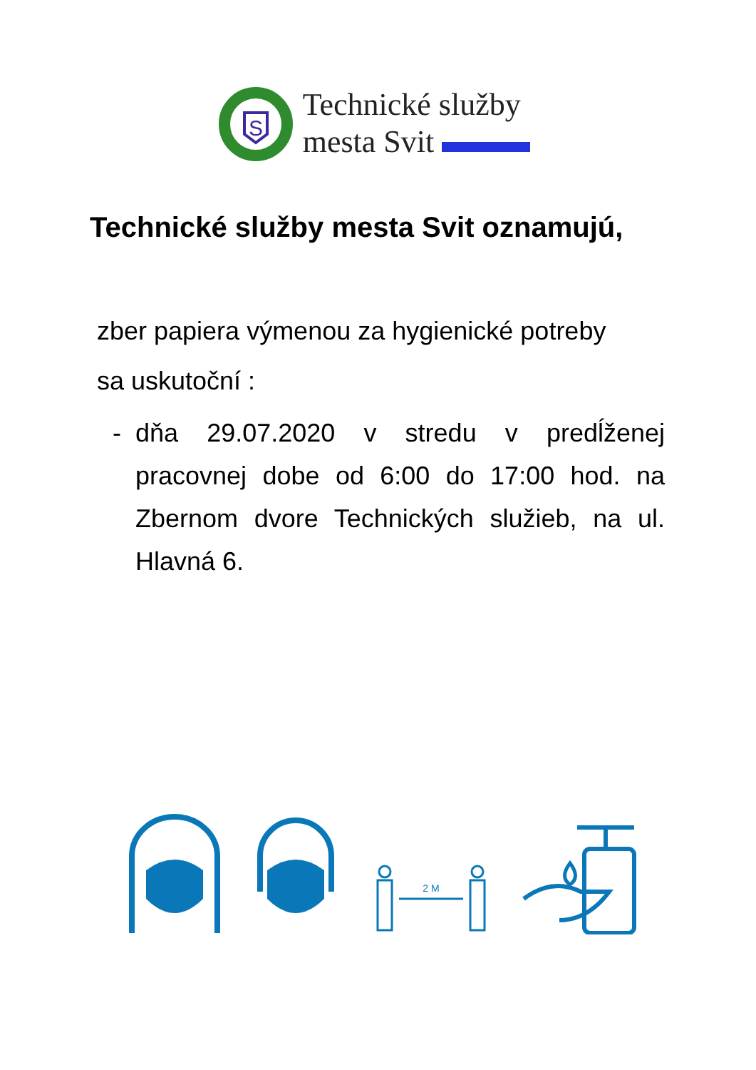S
Technické služby
mesta Svit
Technické služby mesta Svit oznamujú,
zber papiera výmenou za hygienické potreby
sa uskutoční :
- dňa 29.07.2020 v stredu v predĺženej pracovnej dobe od 6:00 do 17:00 hod. na Zbernom dvore Technických služieb, na ul. Hlavná 6.
2 M